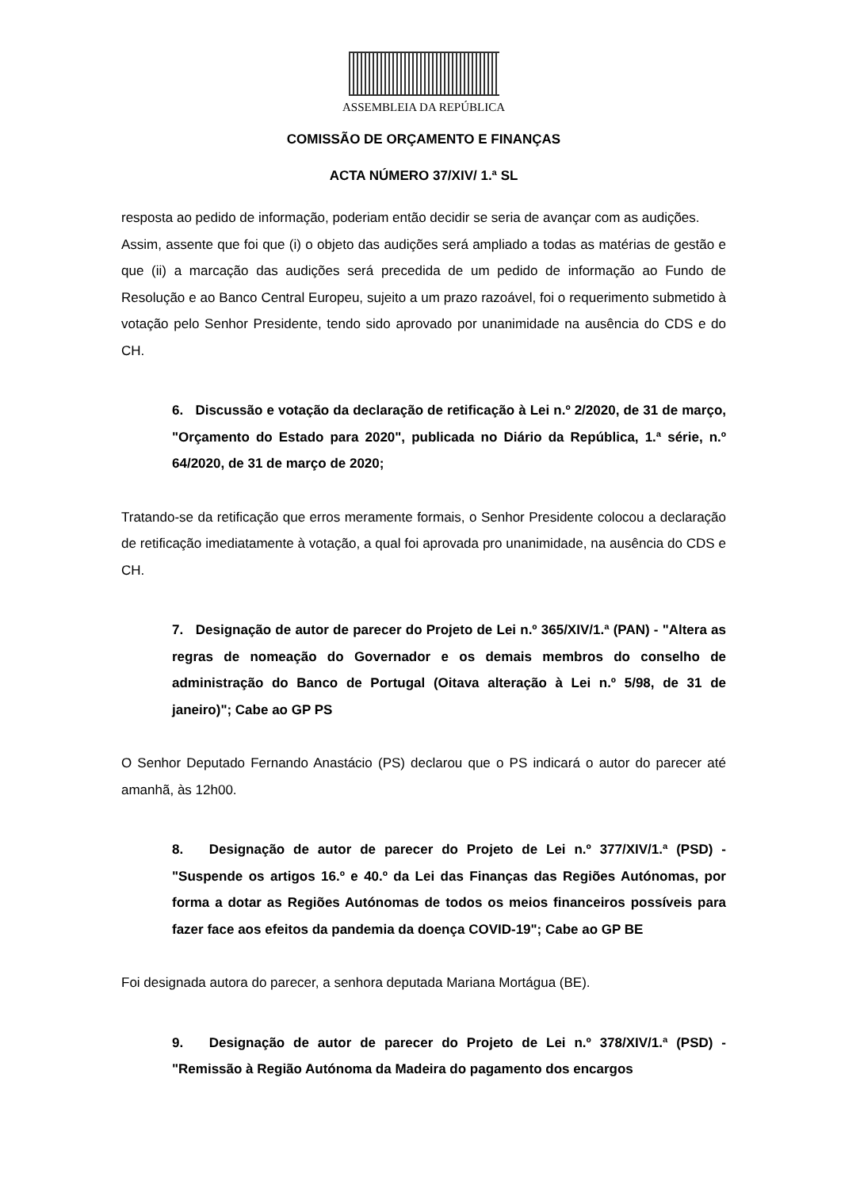ASSEMBLEIA DA REPÚBLICA
COMISSÃO DE ORÇAMENTO E FINANÇAS
ACTA NÚMERO 37/XIV/ 1.ª SL
resposta ao pedido de informação, poderiam então decidir se seria de avançar com as audições.
Assim, assente que foi que (i) o objeto das audições será ampliado a todas as matérias de gestão e que (ii) a marcação das audições será precedida de um pedido de informação ao Fundo de Resolução e ao Banco Central Europeu, sujeito a um prazo razoável, foi o requerimento submetido à votação pelo Senhor Presidente, tendo sido aprovado por unanimidade na ausência do CDS e do CH.
6. Discussão e votação da declaração de retificação à Lei n.º 2/2020, de 31 de março, "Orçamento do Estado para 2020", publicada no Diário da República, 1.ª série, n.º 64/2020, de 31 de março de 2020;
Tratando-se da retificação que erros meramente formais, o Senhor Presidente colocou a declaração de retificação imediatamente à votação, a qual foi aprovada pro unanimidade, na ausência do CDS e CH.
7. Designação de autor de parecer do Projeto de Lei n.º 365/XIV/1.ª (PAN) - "Altera as regras de nomeação do Governador e os demais membros do conselho de administração do Banco de Portugal (Oitava alteração à Lei n.º 5/98, de 31 de janeiro)"; Cabe ao GP PS
O Senhor Deputado Fernando Anastácio (PS) declarou que o PS indicará o autor do parecer até amanhã, às 12h00.
8. Designação de autor de parecer do Projeto de Lei n.º 377/XIV/1.ª (PSD) - "Suspende os artigos 16.º e 40.º da Lei das Finanças das Regiões Autónomas, por forma a dotar as Regiões Autónomas de todos os meios financeiros possíveis para fazer face aos efeitos da pandemia da doença COVID-19"; Cabe ao GP BE
Foi designada autora do parecer, a senhora deputada Mariana Mortágua (BE).
9. Designação de autor de parecer do Projeto de Lei n.º 378/XIV/1.ª (PSD) - "Remissão à Região Autónoma da Madeira do pagamento dos encargos